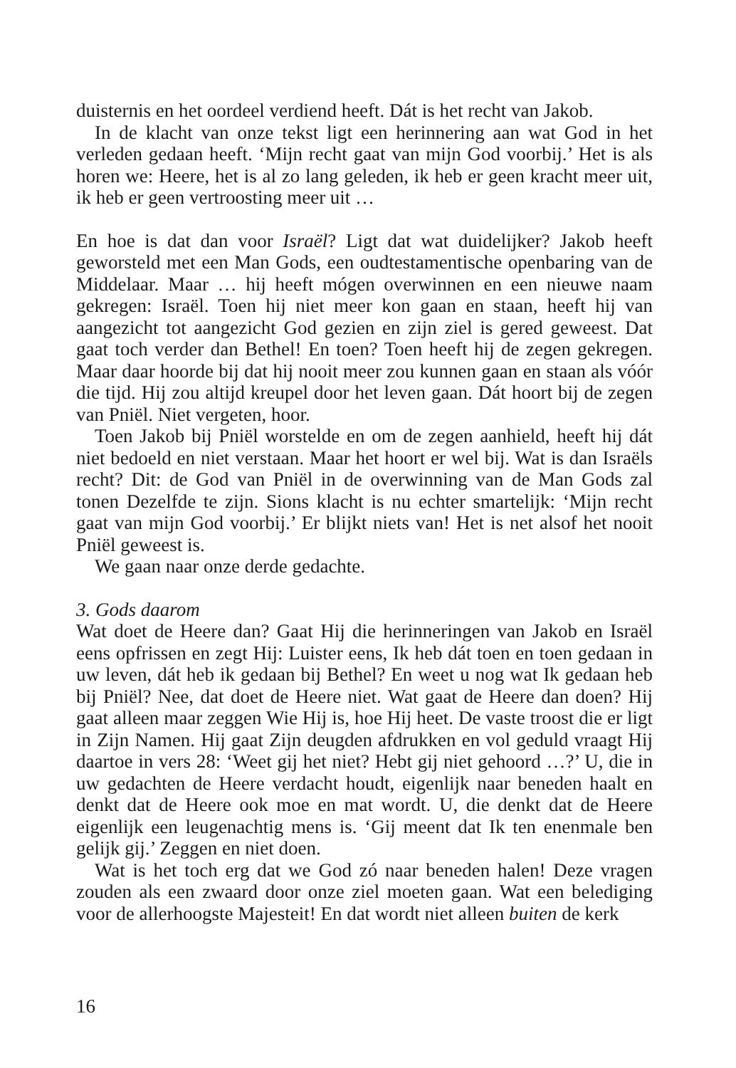duisternis en het oordeel verdiend heeft. Dát is het recht van Jakob.
In de klacht van onze tekst ligt een herinnering aan wat God in het verleden gedaan heeft. ‘Mijn recht gaat van mijn God voorbij.’ Het is als horen we: Heere, het is al zo lang geleden, ik heb er geen kracht meer uit, ik heb er geen vertroosting meer uit …
En hoe is dat dan voor Israël? Ligt dat wat duidelijker? Jakob heeft geworsteld met een Man Gods, een oudtestamentische openbaring van de Middelaar. Maar … hij heeft mógen overwinnen en een nieuwe naam gekregen: Israël. Toen hij niet meer kon gaan en staan, heeft hij van aangezicht tot aangezicht God gezien en zijn ziel is gered geweest. Dat gaat toch verder dan Bethel! En toen? Toen heeft hij de zegen gekregen. Maar daar hoorde bij dat hij nooit meer zou kunnen gaan en staan als vóór die tijd. Hij zou altijd kreupel door het leven gaan. Dát hoort bij de zegen van Pniël. Niet vergeten, hoor.
Toen Jakob bij Pniël worstelde en om de zegen aanhield, heeft hij dát niet bedoeld en niet verstaan. Maar het hoort er wel bij. Wat is dan Israëls recht? Dit: de God van Pniël in de overwinning van de Man Gods zal tonen Dezelfde te zijn. Sions klacht is nu echter smartelijk: ‘Mijn recht gaat van mijn God voorbij.’ Er blijkt niets van! Het is net alsof het nooit Pniël geweest is.
We gaan naar onze derde gedachte.
3. Gods daarom
Wat doet de Heere dan? Gaat Hij die herinneringen van Jakob en Israël eens opfrissen en zegt Hij: Luister eens, Ik heb dát toen en toen gedaan in uw leven, dát heb ik gedaan bij Bethel? En weet u nog wat Ik gedaan heb bij Pniël? Nee, dat doet de Heere niet. Wat gaat de Heere dan doen? Hij gaat alleen maar zeggen Wie Hij is, hoe Hij heet. De vaste troost die er ligt in Zijn Namen. Hij gaat Zijn deugden afdrukken en vol geduld vraagt Hij daartoe in vers 28: ‘Weet gij het niet? Hebt gij niet gehoord …?’ U, die in uw gedachten de Heere verdacht houdt, eigenlijk naar beneden haalt en denkt dat de Heere ook moe en mat wordt. U, die denkt dat de Heere eigenlijk een leugenachtig mens is. ‘Gij meent dat Ik ten enenmale ben gelijk gij.’ Zeggen en niet doen.
Wat is het toch erg dat we God zó naar beneden halen! Deze vragen zouden als een zwaard door onze ziel moeten gaan. Wat een belediging voor de allerhoogste Majesteit! En dat wordt niet alleen buiten de kerk
16